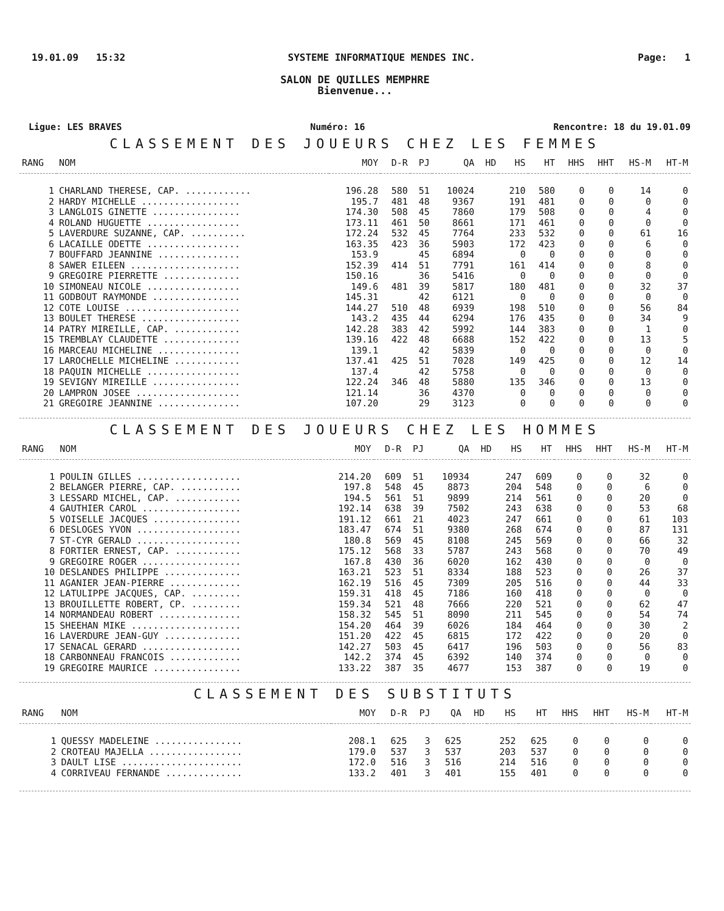19.01.09 15:32 SYSTEME INFORMATIQUE MENDES INC. Page: 1
SALON DE QUILLES MEMPHRE
Bienvenue...
Ligue: LES BRAVES Numéro: 16 Rencontre: 18 du 19.01.09
CLASSEMENT DES JOUEURS CHEZ LES FEMMES
| RANG | NOM | MOY | D-R | PJ | QA | HD | HS | HT | HHS | HHT | HS-M | HT-M |
| --- | --- | --- | --- | --- | --- | --- | --- | --- | --- | --- | --- | --- |
| 1 | CHARLAND THERESE, CAP. ............ | 196.28 | 580 | 51 | 10024 | | 210 | 580 | 0 | 0 | 14 | 0 |
| 2 | HARDY MICHELLE .................. | 195.7 | 481 | 48 | 9367 | | 191 | 481 | 0 | 0 | 0 | 0 |
| 3 | LANGLOIS GINETTE ................ | 174.30 | 508 | 45 | 7860 | | 179 | 508 | 0 | 0 | 4 | 0 |
| 4 | ROLAND HUGUETTE ................. | 173.11 | 461 | 50 | 8661 | | 171 | 461 | 0 | 0 | 0 | 0 |
| 5 | LAVERDURE SUZANNE, CAP. .......... | 172.24 | 532 | 45 | 7764 | | 233 | 532 | 0 | 0 | 61 | 16 |
| 6 | LACAILLE ODETTE ................. | 163.35 | 423 | 36 | 5903 | | 172 | 423 | 0 | 0 | 6 | 0 |
| 7 | BOUFFARD JEANNINE ............... | 153.9 | | 45 | 6894 | | 0 | 0 | 0 | 0 | 0 | 0 |
| 8 | SAWER EILEEN .................... | 152.39 | 414 | 51 | 7791 | | 161 | 414 | 0 | 0 | 8 | 0 |
| 9 | GREGOIRE PIERRETTE .............. | 150.16 | | 36 | 5416 | | 0 | 0 | 0 | 0 | 0 | 0 |
| 10 | SIMONEAU NICOLE ................. | 149.6 | 481 | 39 | 5817 | | 180 | 481 | 0 | 0 | 32 | 37 |
| 11 | GODBOUT RAYMONDE ................ | 145.31 | | 42 | 6121 | | 0 | 0 | 0 | 0 | 0 | 0 |
| 12 | COTE LOUISE ..................... | 144.27 | 510 | 48 | 6939 | | 198 | 510 | 0 | 0 | 56 | 84 |
| 13 | BOULET THERESE .................. | 143.2 | 435 | 44 | 6294 | | 176 | 435 | 0 | 0 | 34 | 9 |
| 14 | PATRY MIREILLE, CAP. ............ | 142.28 | 383 | 42 | 5992 | | 144 | 383 | 0 | 0 | 1 | 0 |
| 15 | TREMBLAY CLAUDETTE .............. | 139.16 | 422 | 48 | 6688 | | 152 | 422 | 0 | 0 | 13 | 5 |
| 16 | MARCEAU MICHELINE ............... | 139.1 | | 42 | 5839 | | 0 | 0 | 0 | 0 | 0 | 0 |
| 17 | LAROCHELLE MICHELINE ............ | 137.41 | 425 | 51 | 7028 | | 149 | 425 | 0 | 0 | 12 | 14 |
| 18 | PAQUIN MICHELLE ................. | 137.4 | | 42 | 5758 | | 0 | 0 | 0 | 0 | 0 | 0 |
| 19 | SEVIGNY MIREILLE ................ | 122.24 | 346 | 48 | 5880 | | 135 | 346 | 0 | 0 | 13 | 0 |
| 20 | LAMPRON JOSEE ................... | 121.14 | | 36 | 4370 | | 0 | 0 | 0 | 0 | 0 | 0 |
| 21 | GREGOIRE JEANNINE ............... | 107.20 | | 29 | 3123 | | 0 | 0 | 0 | 0 | 0 | 0 |
CLASSEMENT DES JOUEURS CHEZ LES HOMMES
| RANG | NOM | MOY | D-R | PJ | QA | HD | HS | HT | HHS | HHT | HS-M | HT-M |
| --- | --- | --- | --- | --- | --- | --- | --- | --- | --- | --- | --- | --- |
| 1 | POULIN GILLES ................... | 214.20 | 609 | 51 | 10934 | | 247 | 609 | 0 | 0 | 32 | 0 |
| 2 | BELANGER PIERRE, CAP. ........... | 197.8 | 548 | 45 | 8873 | | 204 | 548 | 0 | 0 | 6 | 0 |
| 3 | LESSARD MICHEL, CAP. ............ | 194.5 | 561 | 51 | 9899 | | 214 | 561 | 0 | 0 | 20 | 0 |
| 4 | GAUTHIER CAROL .................. | 192.14 | 638 | 39 | 7502 | | 243 | 638 | 0 | 0 | 53 | 68 |
| 5 | VOISELLE JACQUES ................ | 191.12 | 661 | 21 | 4023 | | 247 | 661 | 0 | 0 | 61 | 103 |
| 6 | DESLOGES YVON ................... | 183.47 | 674 | 51 | 9380 | | 268 | 674 | 0 | 0 | 87 | 131 |
| 7 | ST-CYR GERALD ................... | 180.8 | 569 | 45 | 8108 | | 245 | 569 | 0 | 0 | 66 | 32 |
| 8 | FORTIER ERNEST, CAP. ............ | 175.12 | 568 | 33 | 5787 | | 243 | 568 | 0 | 0 | 70 | 49 |
| 9 | GREGOIRE ROGER .................. | 167.8 | 430 | 36 | 6020 | | 162 | 430 | 0 | 0 | 0 | 0 |
| 10 | DESLANDES PHILIPPE .............. | 163.21 | 523 | 51 | 8334 | | 188 | 523 | 0 | 0 | 26 | 37 |
| 11 | AGANIER JEAN-PIERRE ............. | 162.19 | 516 | 45 | 7309 | | 205 | 516 | 0 | 0 | 44 | 33 |
| 12 | LATULIPPE JACQUES, CAP. ......... | 159.31 | 418 | 45 | 7186 | | 160 | 418 | 0 | 0 | 0 | 0 |
| 13 | BROUILLETTE ROBERT, CP. ......... | 159.34 | 521 | 48 | 7666 | | 220 | 521 | 0 | 0 | 62 | 47 |
| 14 | NORMANDEAU ROBERT ............... | 158.32 | 545 | 51 | 8090 | | 211 | 545 | 0 | 0 | 54 | 74 |
| 15 | SHEEHAN MIKE .................... | 154.20 | 464 | 39 | 6026 | | 184 | 464 | 0 | 0 | 30 | 2 |
| 16 | LAVERDURE JEAN-GUY .............. | 151.20 | 422 | 45 | 6815 | | 172 | 422 | 0 | 0 | 20 | 0 |
| 17 | SENACAL GERARD .................. | 142.27 | 503 | 45 | 6417 | | 196 | 503 | 0 | 0 | 56 | 83 |
| 18 | CARBONNEAU FRANCOIS ............. | 142.2 | 374 | 45 | 6392 | | 140 | 374 | 0 | 0 | 0 | 0 |
| 19 | GREGOIRE MAURICE ................ | 133.22 | 387 | 35 | 4677 | | 153 | 387 | 0 | 0 | 19 | 0 |
CLASSEMENT DES SUBSTITUTS
| RANG | NOM | MOY | D-R | PJ | QA | HD | HS | HT | HHS | HHT | HS-M | HT-M |
| --- | --- | --- | --- | --- | --- | --- | --- | --- | --- | --- | --- | --- |
| 1 | QUESSY MADELEINE ................ | 208.1 | 625 | 3 | 625 | | 252 | 625 | 0 | 0 | 0 | 0 |
| 2 | CROTEAU MAJELLA ................. | 179.0 | 537 | 3 | 537 | | 203 | 537 | 0 | 0 | 0 | 0 |
| 3 | DAULT LISE ...................... | 172.0 | 516 | 3 | 516 | | 214 | 516 | 0 | 0 | 0 | 0 |
| 4 | CORRIVEAU FERNANDE .............. | 133.2 | 401 | 3 | 401 | | 155 | 401 | 0 | 0 | 0 | 0 |